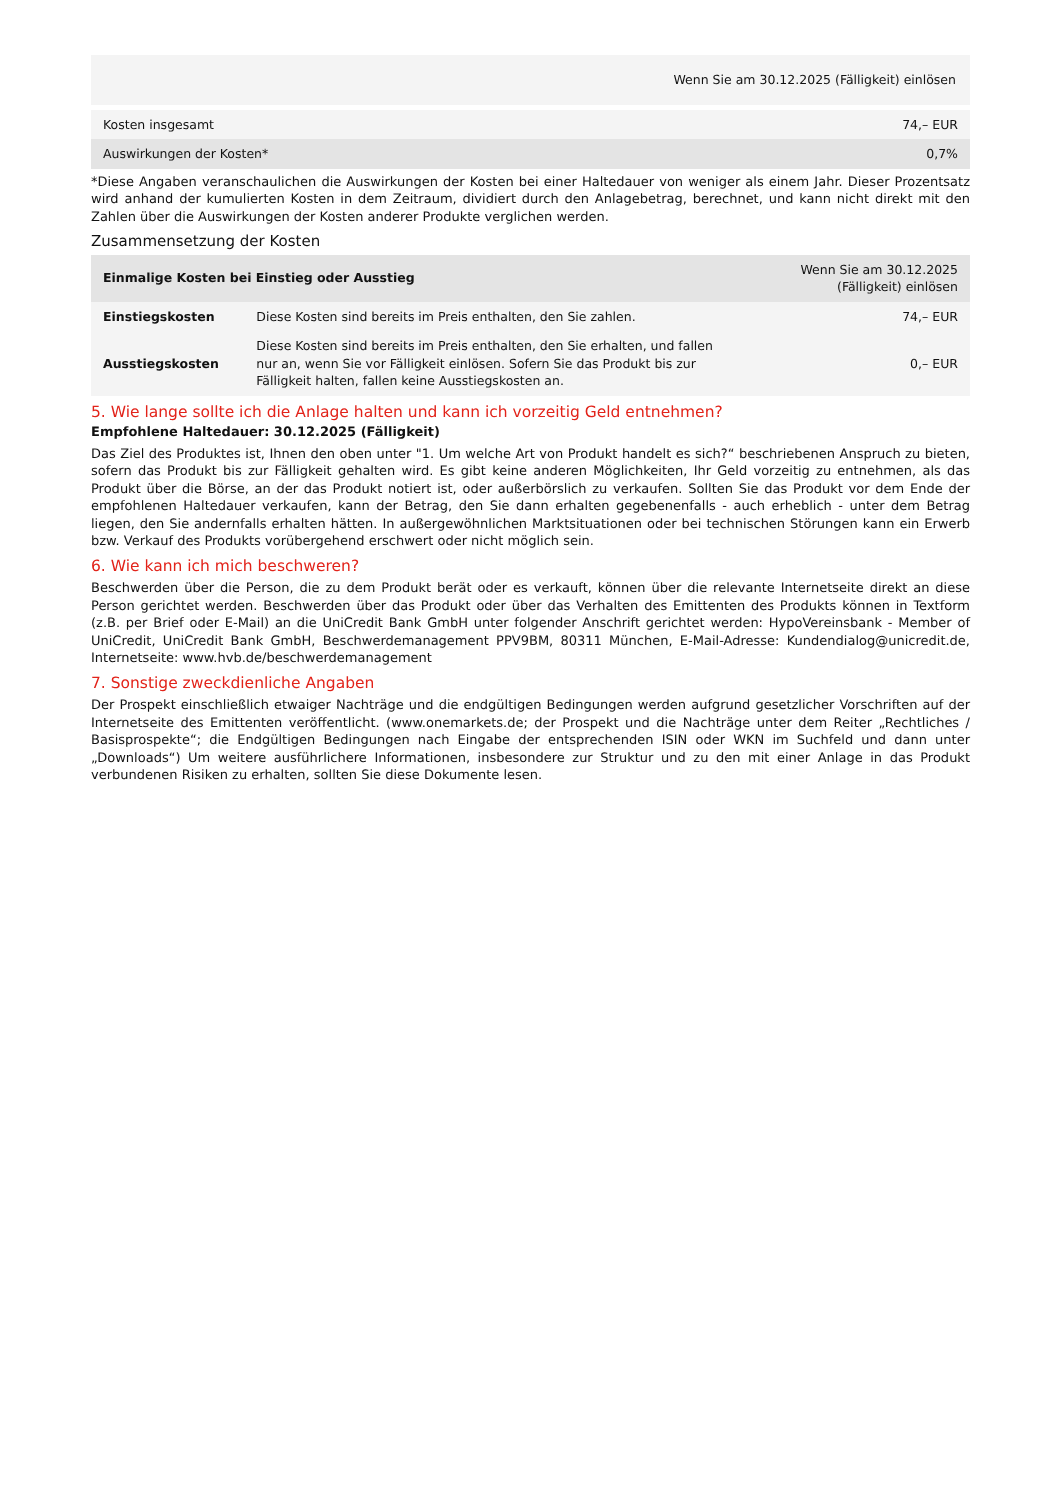| Wenn Sie am 30.12.2025 (Fälligkeit) einlösen | |
| --- | --- |
| Kosten insgesamt | 74,– EUR |
| Auswirkungen der Kosten* | 0,7% |
*Diese Angaben veranschaulichen die Auswirkungen der Kosten bei einer Haltedauer von weniger als einem Jahr. Dieser Prozentsatz wird anhand der kumulierten Kosten in dem Zeitraum, dividiert durch den Anlagebetrag, berechnet, und kann nicht direkt mit den Zahlen über die Auswirkungen der Kosten anderer Produkte verglichen werden.
Zusammensetzung der Kosten
| Einmalige Kosten bei Einstieg oder Ausstieg | | Wenn Sie am 30.12.2025 (Fälligkeit) einlösen |
| --- | --- | --- |
| Einstiegskosten | Diese Kosten sind bereits im Preis enthalten, den Sie zahlen. | 74,– EUR |
| Ausstiegskosten | Diese Kosten sind bereits im Preis enthalten, den Sie erhalten, und fallen nur an, wenn Sie vor Fälligkeit einlösen. Sofern Sie das Produkt bis zur Fälligkeit halten, fallen keine Ausstiegskosten an. | 0,– EUR |
5. Wie lange sollte ich die Anlage halten und kann ich vorzeitig Geld entnehmen?
Empfohlene Haltedauer: 30.12.2025 (Fälligkeit)
Das Ziel des Produktes ist, Ihnen den oben unter "1. Um welche Art von Produkt handelt es sich?“ beschriebenen Anspruch zu bieten, sofern das Produkt bis zur Fälligkeit gehalten wird. Es gibt keine anderen Möglichkeiten, Ihr Geld vorzeitig zu entnehmen, als das Produkt über die Börse, an der das Produkt notiert ist, oder außerbörslich zu verkaufen. Sollten Sie das Produkt vor dem Ende der empfohlenen Haltedauer verkaufen, kann der Betrag, den Sie dann erhalten gegebenenfalls - auch erheblich - unter dem Betrag liegen, den Sie andernfalls erhalten hätten. In außergewöhnlichen Marktsituationen oder bei technischen Störungen kann ein Erwerb bzw. Verkauf des Produkts vorübergehend erschwert oder nicht möglich sein.
6. Wie kann ich mich beschweren?
Beschwerden über die Person, die zu dem Produkt berät oder es verkauft, können über die relevante Internetseite direkt an diese Person gerichtet werden. Beschwerden über das Produkt oder über das Verhalten des Emittenten des Produkts können in Textform (z.B. per Brief oder E-Mail) an die UniCredit Bank GmbH unter folgender Anschrift gerichtet werden: HypoVereinsbank - Member of UniCredit, UniCredit Bank GmbH, Beschwerdemanagement PPV9BM, 80311 München, E-Mail-Adresse: Kundendialog@unicredit.de, Internetseite: www.hvb.de/beschwerdemanagement
7. Sonstige zweckdienliche Angaben
Der Prospekt einschließlich etwaiger Nachträge und die endgültigen Bedingungen werden aufgrund gesetzlicher Vorschriften auf der Internetseite des Emittenten veröffentlicht. (www.onemarkets.de; der Prospekt und die Nachträge unter dem Reiter „Rechtliches / Basisprospekte“; die Endgültigen Bedingungen nach Eingabe der entsprechenden ISIN oder WKN im Suchfeld und dann unter „Downloads“) Um weitere ausführlichere Informationen, insbesondere zur Struktur und zu den mit einer Anlage in das Produkt verbundenen Risiken zu erhalten, sollten Sie diese Dokumente lesen.